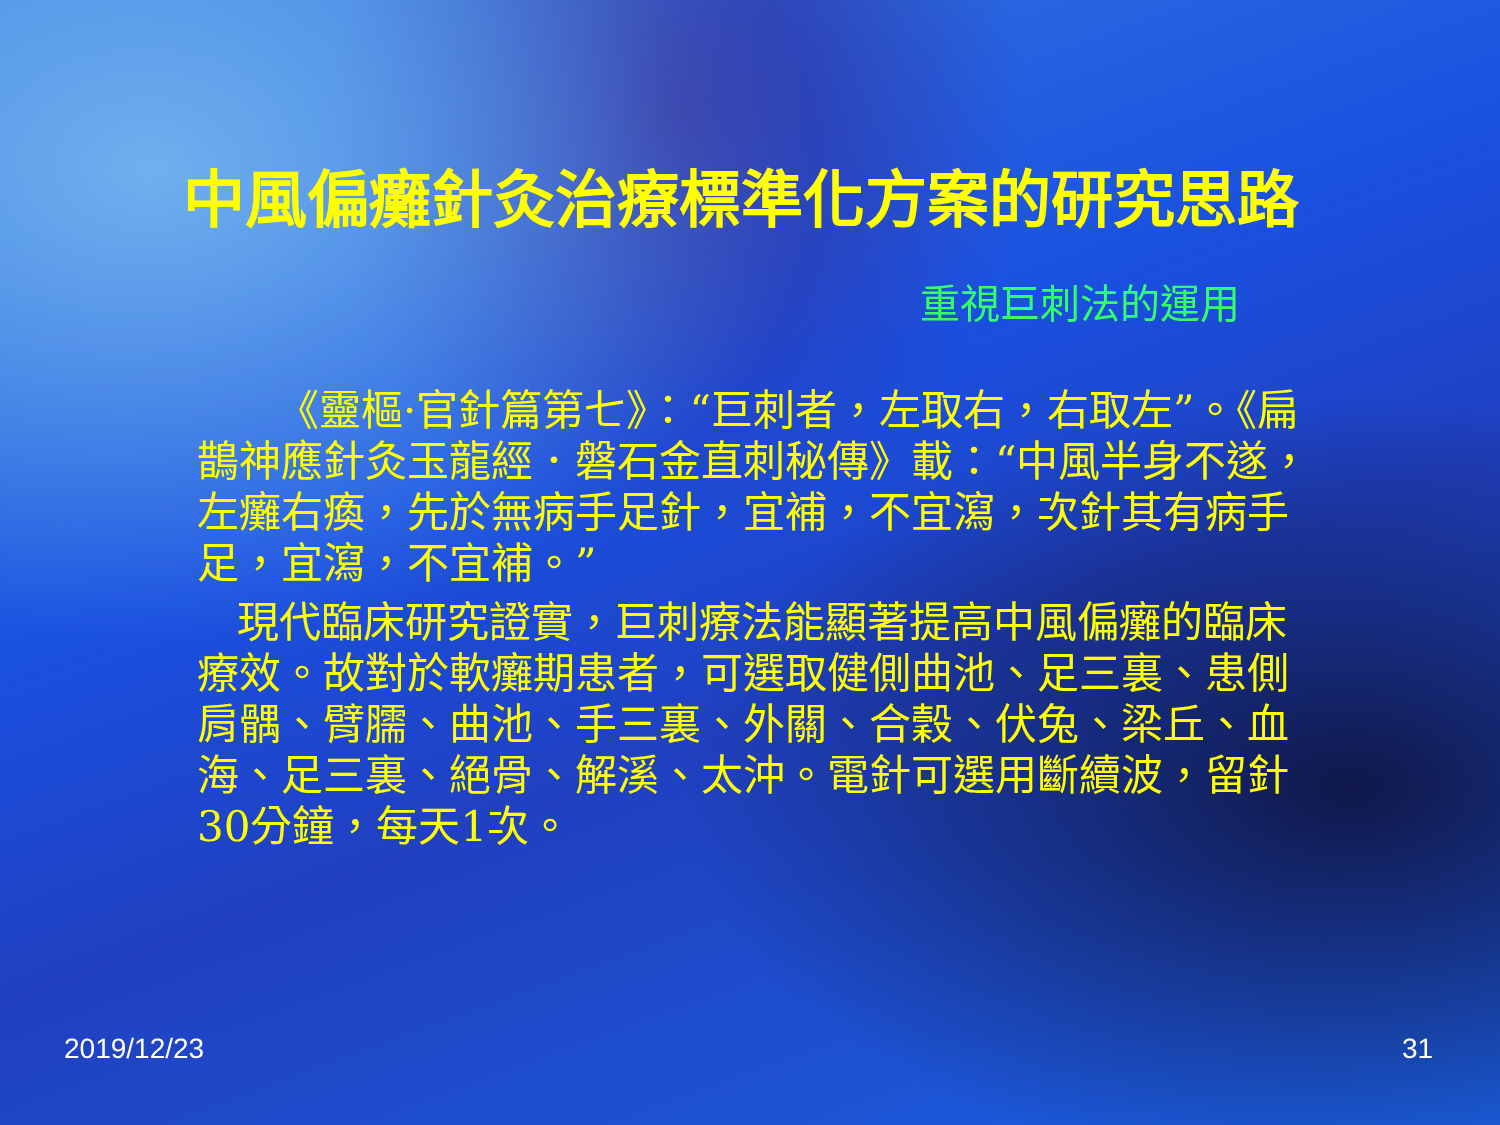中風偏癱針灸治療標準化方案的研究思路
重視巨刺法的運用
《靈樞·官針篇第七》：“巨刺者，左取右，右取左”。《扁鵲神應針灸玉龍經．磐石金直刺秘傳》載：“中風半身不遂，左癱右瘓，先於無病手足針，宜補，不宜瀉，次針其有病手足，宜瀉，不宜補。”
現代臨床研究證實，巨刺療法能顯著提高中風偏癱的臨床療效。故對於軟癱期患者，可選取健側曲池、足三裏、患側肩髃、臂臑、曲池、手三裏、外關、合穀、伏兔、梁丘、血海、足三裏、絕骨、解溪、太沖。電針可選用斷續波，留針30分鐘，每天1次。
2019/12/23 31